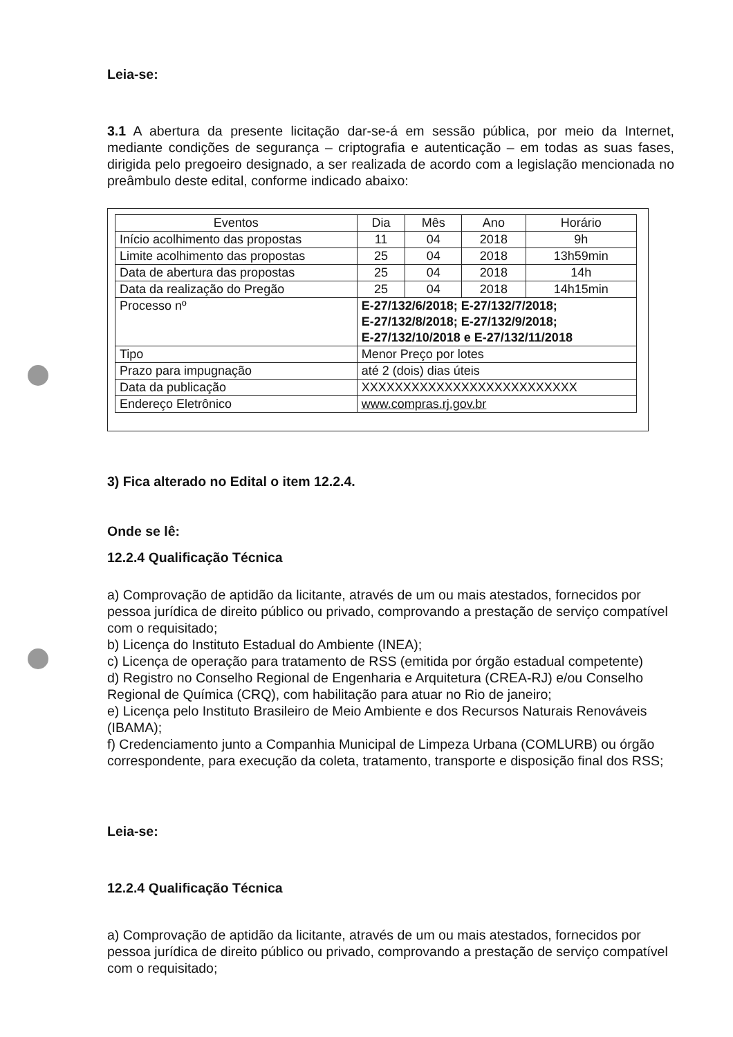Leia-se:
3.1 A abertura da presente licitação dar-se-á em sessão pública, por meio da Internet, mediante condições de segurança – criptografia e autenticação – em todas as suas fases, dirigida pelo pregoeiro designado, a ser realizada de acordo com a legislação mencionada no preâmbulo deste edital, conforme indicado abaixo:
| Eventos | Dia | Mês | Ano | Horário |
| --- | --- | --- | --- | --- |
| Início acolhimento das propostas | 11 | 04 | 2018 | 9h |
| Limite acolhimento das propostas | 25 | 04 | 2018 | 13h59min |
| Data de abertura das propostas | 25 | 04 | 2018 | 14h |
| Data da realização do Pregão | 25 | 04 | 2018 | 14h15min |
| Processo nº | E-27/132/6/2018; E-27/132/7/2018; E-27/132/8/2018; E-27/132/9/2018; E-27/132/10/2018 e E-27/132/11/2018 | | | |
| Tipo | Menor Preço por lotes | | | |
| Prazo para impugnação | até 2 (dois) dias úteis | | | |
| Data da publicação | XXXXXXXXXXXXXXXXXXXXXXXXXX | | | |
| Endereço Eletrônico | www.compras.rj.gov.br | | | |
3) Fica alterado no Edital o item 12.2.4.
Onde se lê:
12.2.4 Qualificação Técnica
a) Comprovação de aptidão da licitante, através de um ou mais atestados, fornecidos por pessoa jurídica de direito público ou privado, comprovando a prestação de serviço compatível com o requisitado;
b) Licença do Instituto Estadual do Ambiente (INEA);
c) Licença de operação para tratamento de RSS (emitida por órgão estadual competente)
d) Registro no Conselho Regional de Engenharia e Arquitetura (CREA-RJ) e/ou Conselho Regional de Química (CRQ), com habilitação para atuar no Rio de janeiro;
e) Licença pelo Instituto Brasileiro de Meio Ambiente e dos Recursos Naturais Renováveis (IBAMA);
f) Credenciamento junto a Companhia Municipal de Limpeza Urbana (COMLURB) ou órgão correspondente, para execução da coleta, tratamento, transporte e disposição final dos RSS;
Leia-se:
12.2.4 Qualificação Técnica
a) Comprovação de aptidão da licitante, através de um ou mais atestados, fornecidos por pessoa jurídica de direito público ou privado, comprovando a prestação de serviço compatível com o requisitado;